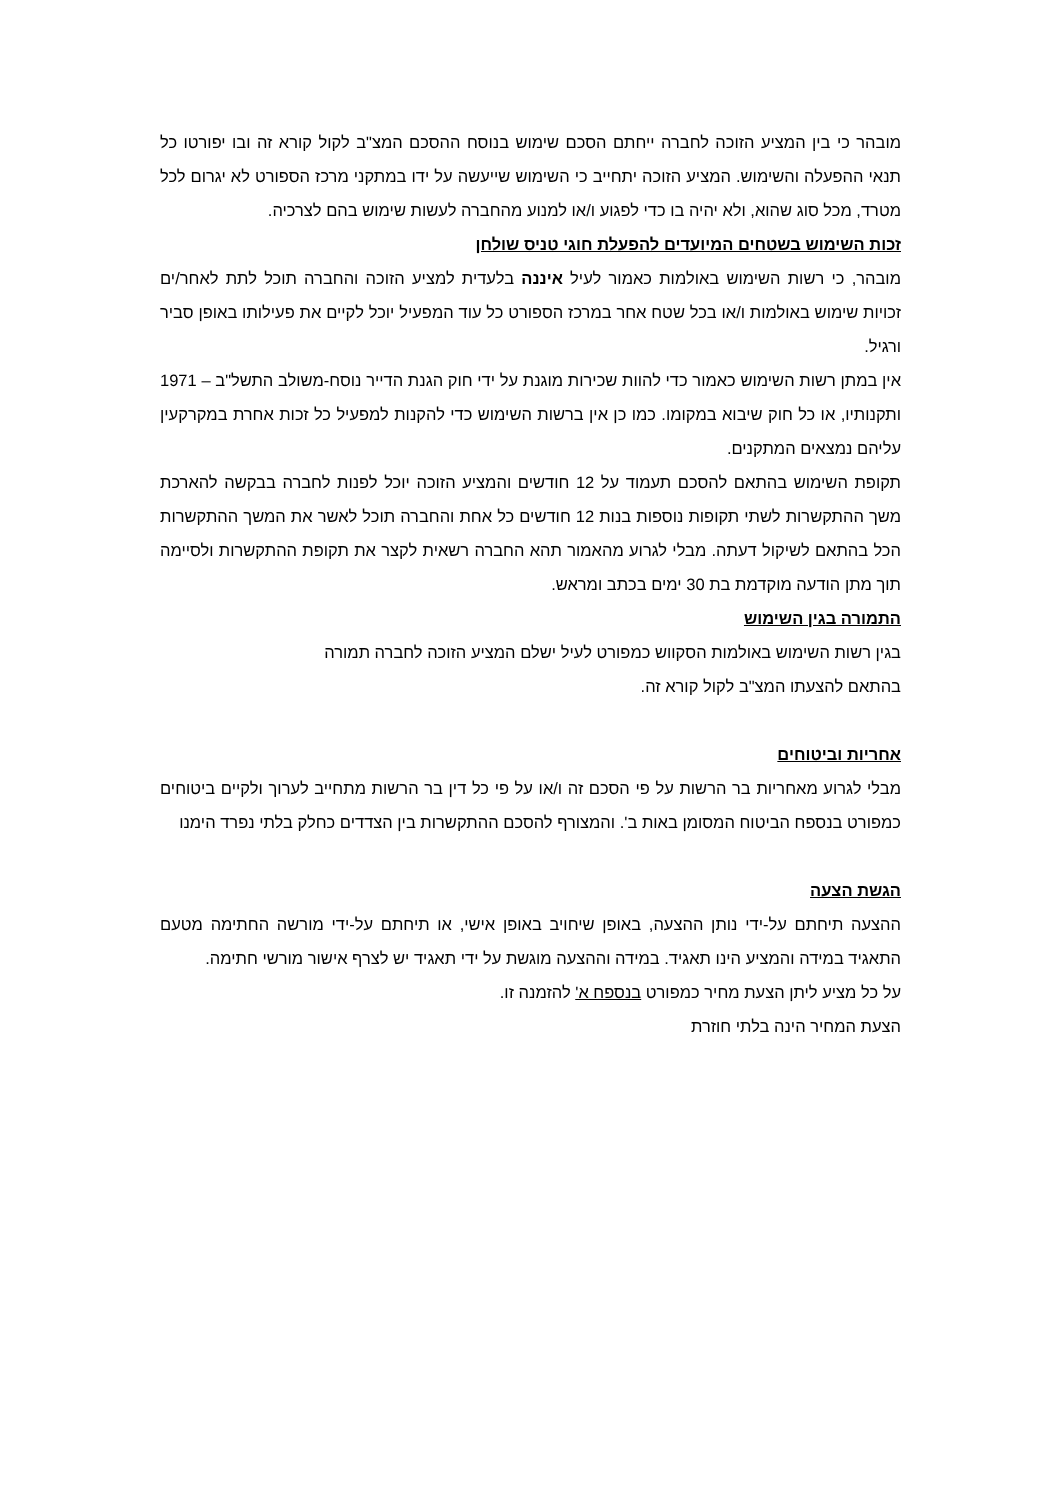מובהר כי בין המציע הזוכה לחברה ייחתם הסכם שימוש בנוסח ההסכם המצ"ב לקול קורא זה ובו יפורטו כל תנאי ההפעלה והשימוש. המציע הזוכה יתחייב כי השימוש שייעשה על ידו במתקני מרכז הספורט לא יגרום לכל מטרד, מכל סוג שהוא, ולא יהיה בו כדי לפגוע ו/או למנוע מהחברה לעשות שימוש בהם לצרכיה.
זכות השימוש בשטחים המיועדים להפעלת חוגי טניס שולחן
מובהר, כי רשות השימוש באולמות כאמור לעיל איננה בלעדית למציע הזוכה והחברה תוכל לתת לאחר/ים זכויות שימוש באולמות ו/או בכל שטח אחר במרכז הספורט כל עוד המפעיל יוכל לקיים את פעילותו באופן סביר ורגיל.
אין במתן רשות השימוש כאמור כדי להוות שכירות מוגנת על ידי חוק הגנת הדייר נוסח-משולב התשל"ב – 1971 ותקנותיו, או כל חוק שיבוא במקומו. כמו כן אין ברשות השימוש כדי להקנות למפעיל כל זכות אחרת במקרקעין עליהם נמצאים המתקנים.
תקופת השימוש בהתאם להסכם תעמוד על 12 חודשים והמציע הזוכה יוכל לפנות לחברה בבקשה להארכת משך ההתקשרות לשתי תקופות נוספות בנות 12 חודשים כל אחת והחברה תוכל לאשר את המשך ההתקשרות הכל בהתאם לשיקול דעתה. מבלי לגרוע מהאמור תהא החברה רשאית לקצר את תקופת ההתקשרות ולסיימה תוך מתן הודעה מוקדמת בת 30 ימים בכתב ומראש.
התמורה בגין השימוש
בגין רשות השימוש באולמות הסקווש כמפורט לעיל ישלם המציע הזוכה לחברה תמורה
בהתאם להצעתו המצ"ב לקול קורא זה.
אחריות וביטוחים
מבלי לגרוע מאחריות בר הרשות על פי הסכם זה ו/או על פי כל דין בר הרשות מתחייב לערוך ולקיים ביטוחים כמפורט בנספח הביטוח המסומן באות ב'. והמצורף להסכם ההתקשרות בין הצדדים כחלק בלתי נפרד הימנו
הגשת הצעה
ההצעה תיחתם על-ידי נותן ההצעה, באופן שיחויב באופן אישי, או תיחתם על-ידי מורשה החתימה מטעם התאגיד במידה והמציע הינו תאגיד. במידה וההצעה מוגשת על ידי תאגיד יש לצרף אישור מורשי חתימה.
על כל מציע ליתן הצעת מחיר כמפורט בנספח א' להזמנה זו.
הצעת המחיר הינה בלתי חוזרת